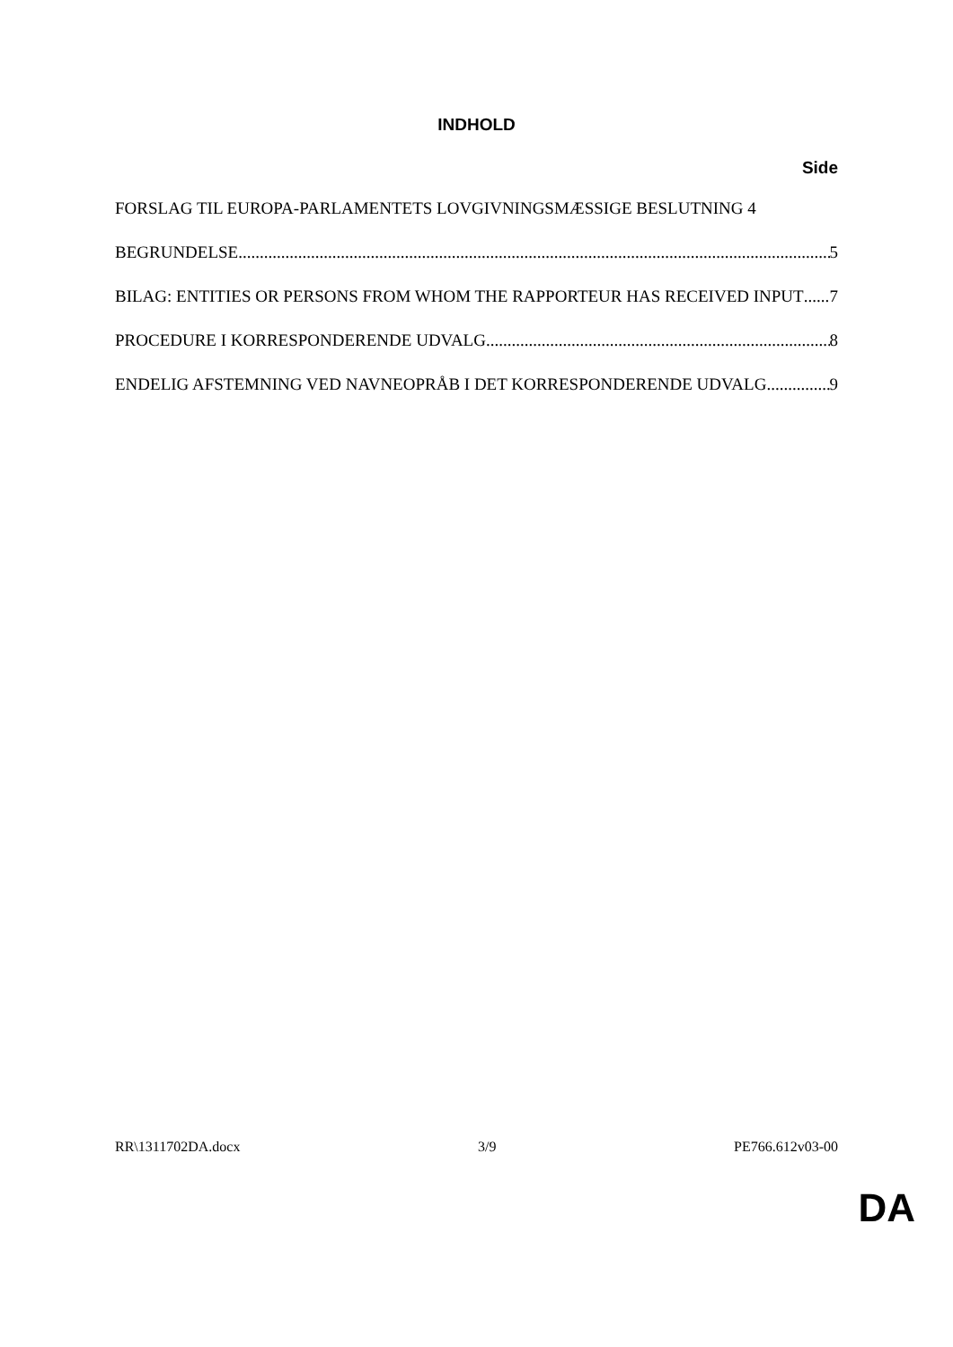INDHOLD
Side
FORSLAG TIL EUROPA-PARLAMENTETS LOVGIVNINGSMÆSSIGE BESLUTNING 4
BEGRUNDELSE 5
BILAG: ENTITIES OR PERSONS FROM WHOM THE RAPPORTEUR HAS RECEIVED INPUT 7
PROCEDURE I KORRESPONDERENDE UDVALG 8
ENDELIG AFSTEMNING VED NAVNEOPRÅB I DET KORRESPONDERENDE UDVALG 9
RR\1311702DA.docx 3/9 PE766.612v03-00
DA